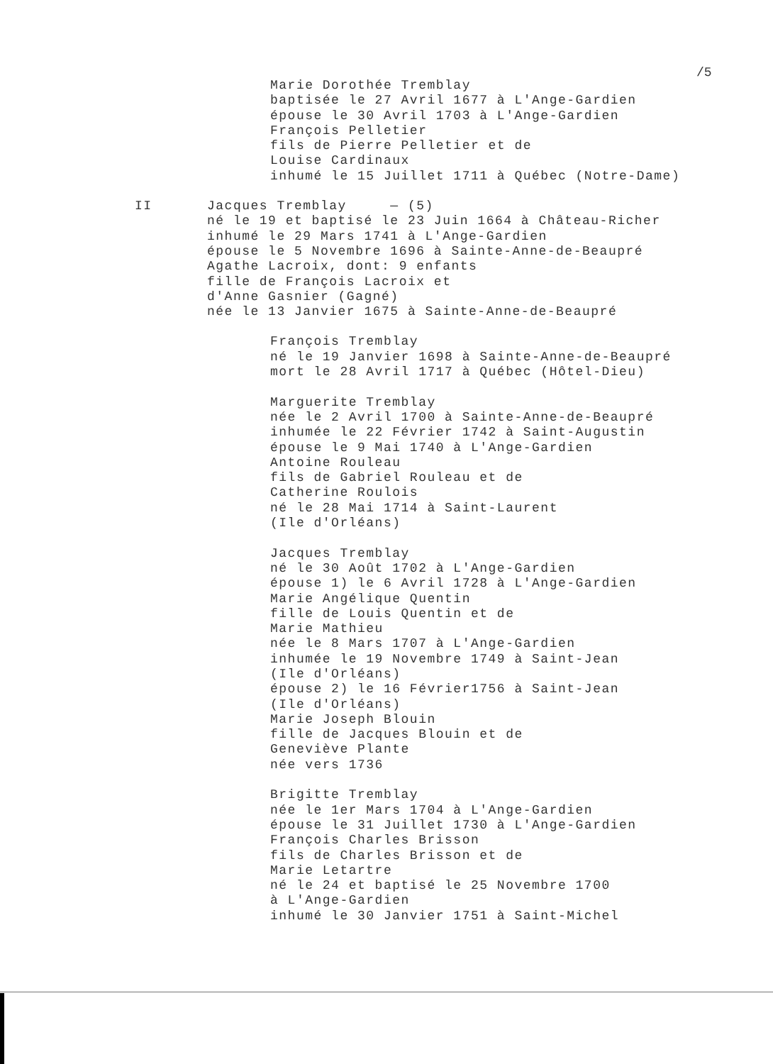/5
Marie Dorothée Tremblay baptisée le 27 Avril 1677 à L'Ange-Gardien épouse le 30 Avril 1703 à L'Ange-Gardien François Pelletier fils de Pierre Pelletier et de Louise Cardinaux inhumé le 15 Juillet 1711 à Québec (Notre-Dame)
II
Jacques Tremblay — (5) né le 19 et baptisé le 23 Juin 1664 à Château-Richer inhumé le 29 Mars 1741 à L'Ange-Gardien épouse le 5 Novembre 1696 à Sainte-Anne-de-Beaupré Agathe Lacroix, dont: 9 enfants fille de François Lacroix et d'Anne Gasnier (Gagné) née le 13 Janvier 1675 à Sainte-Anne-de-Beaupré
François Tremblay né le 19 Janvier 1698 à Sainte-Anne-de-Beaupré mort le 28 Avril 1717 à Québec (Hôtel-Dieu) Marguerite Tremblay née le 2 Avril 1700 à Sainte-Anne-de-Beaupré inhumée le 22 Février 1742 à Saint-Augustin épouse le 9 Mai 1740 à L'Ange-Gardien Antoine Rouleau fils de Gabriel Rouleau et de Catherine Roulois né le 28 Mai 1714 à Saint-Laurent (Ile d'Orléans) Jacques Tremblay né le 30 Août 1702 à L'Ange-Gardien épouse 1) le 6 Avril 1728 à L'Ange-Gardien Marie Angélique Quentin fille de Louis Quentin et de Marie Mathieu née le 8 Mars 1707 à L'Ange-Gardien inhumée le 19 Novembre 1749 à Saint-Jean (Ile d'Orléans) épouse 2) le 16 Février1756 à Saint-Jean (Ile d'Orléans) Marie Joseph Blouin fille de Jacques Blouin et de Geneviève Plante née vers 1736 Brigitte Tremblay née le 1er Mars 1704 à L'Ange-Gardien épouse le 31 Juillet 1730 à L'Ange-Gardien François Charles Brisson fils de Charles Brisson et de Marie Letartre né le 24 et baptisé le 25 Novembre 1700 à L'Ange-Gardien inhumé le 30 Janvier 1751 à Saint-Michel